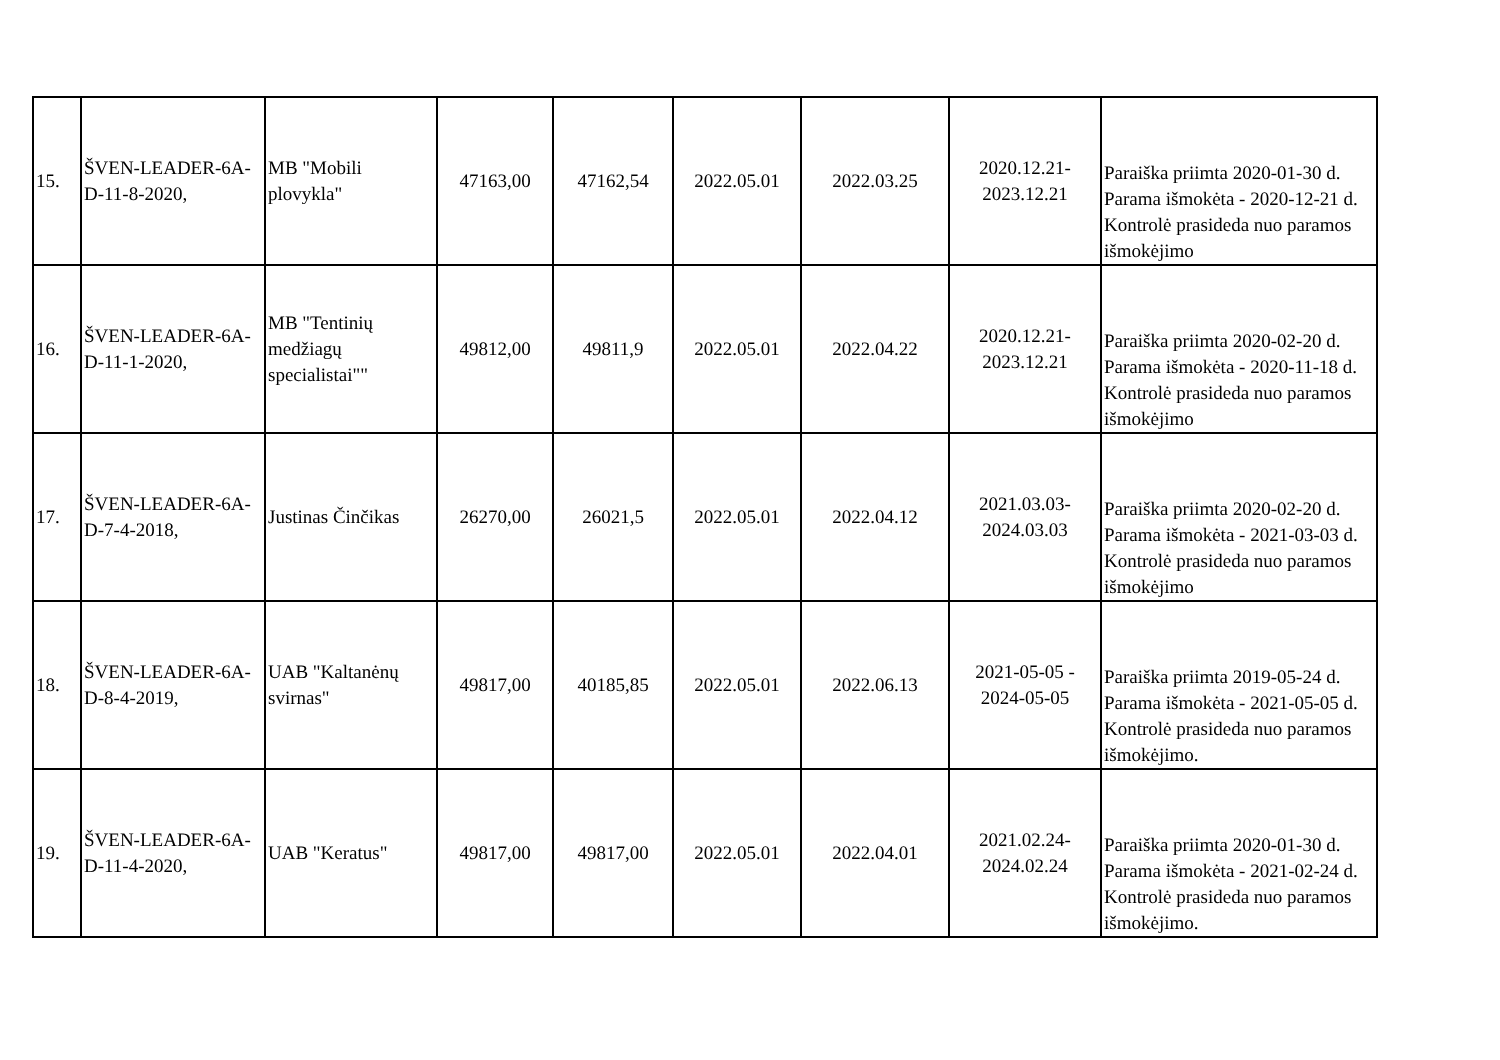| 15. | ŠVEN-LEADER-6A-D-11-8-2020, | MB "Mobili plovykla" | 47163,00 | 47162,54 | 2022.05.01 | 2022.03.25 | 2020.12.21-2023.12.21 | Paraiška priimta 2020-01-30 d. Parama išmokėta - 2020-12-21 d. Kontrolė prasideda nuo paramos išmokėjimo |
| 16. | ŠVEN-LEADER-6A-D-11-1-2020, | MB "Tentinių medžiagų specialistai"" | 49812,00 | 49811,9 | 2022.05.01 | 2022.04.22 | 2020.12.21-2023.12.21 | Paraiška priimta 2020-02-20 d. Parama išmokėta - 2020-11-18 d. Kontrolė prasideda nuo paramos išmokėjimo |
| 17. | ŠVEN-LEADER-6A-D-7-4-2018, | Justinas Činčikas | 26270,00 | 26021,5 | 2022.05.01 | 2022.04.12 | 2021.03.03-2024.03.03 | Paraiška priimta 2020-02-20 d. Parama išmokėta - 2021-03-03 d. Kontrolė prasideda nuo paramos išmokėjimo |
| 18. | ŠVEN-LEADER-6A-D-8-4-2019, | UAB "Kaltanėnų svirnas" | 49817,00 | 40185,85 | 2022.05.01 | 2022.06.13 | 2021-05-05 - 2024-05-05 | Paraiška priimta 2019-05-24 d. Parama išmokėta - 2021-05-05 d. Kontrolė prasideda nuo paramos išmokėjimo. |
| 19. | ŠVEN-LEADER-6A-D-11-4-2020, | UAB "Keratus" | 49817,00 | 49817,00 | 2022.05.01 | 2022.04.01 | 2021.02.24-2024.02.24 | Paraiška priimta 2020-01-30 d. Parama išmokėta - 2021-02-24 d. Kontrolė prasideda nuo paramos išmokėjimo. |